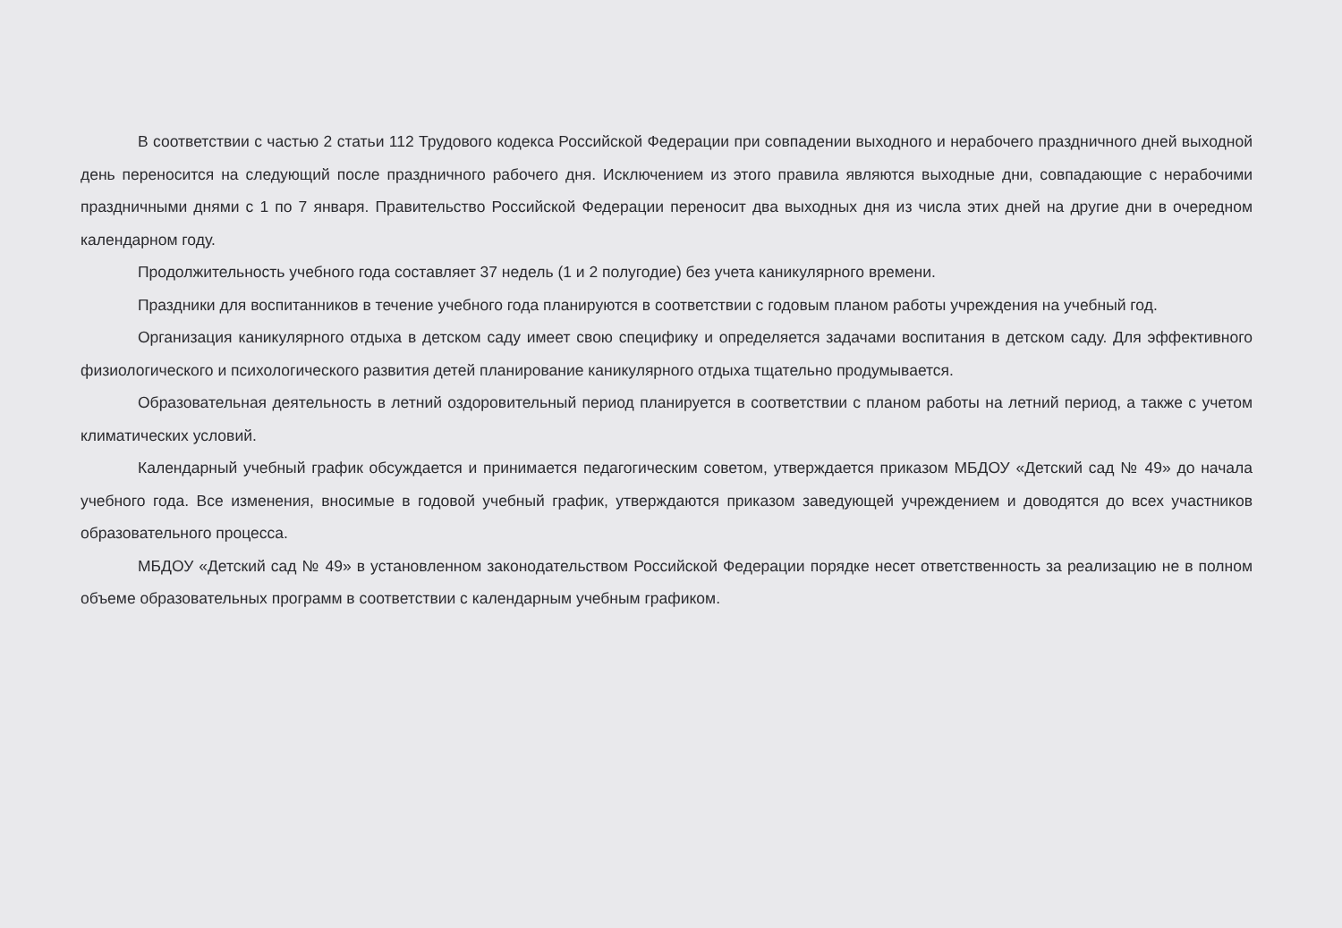В соответствии с частью 2 статьи 112 Трудового кодекса Российской Федерации при совпадении выходного и нерабочего праздничного дней выходной день переносится на следующий после праздничного рабочего дня. Исключением из этого правила являются выходные дни, совпадающие с нерабочими праздничными днями с 1 по 7 января. Правительство Российской Федерации переносит два выходных дня из числа этих дней на другие дни в очередном календарном году.
Продолжительность учебного года составляет 37 недель (1 и 2 полугодие) без учета каникулярного времени.
Праздники для воспитанников в течение учебного года планируются в соответствии с годовым планом работы учреждения на учебный год.
Организация каникулярного отдыха в детском саду имеет свою специфику и определяется задачами воспитания в детском саду. Для эффективного физиологического и психологического развития детей планирование каникулярного отдыха тщательно продумывается.
Образовательная деятельность в летний оздоровительный период планируется в соответствии с планом работы на летний период, а также с учетом климатических условий.
Календарный учебный график обсуждается и принимается педагогическим советом, утверждается приказом МБДОУ «Детский сад № 49» до начала учебного года. Все изменения, вносимые в годовой учебный график, утверждаются приказом заведующей учреждением и доводятся до всех участников образовательного процесса.
МБДОУ «Детский сад № 49» в установленном законодательством Российской Федерации порядке несет ответственность за реализацию не в полном объеме образовательных программ в соответствии с календарным учебным графиком.